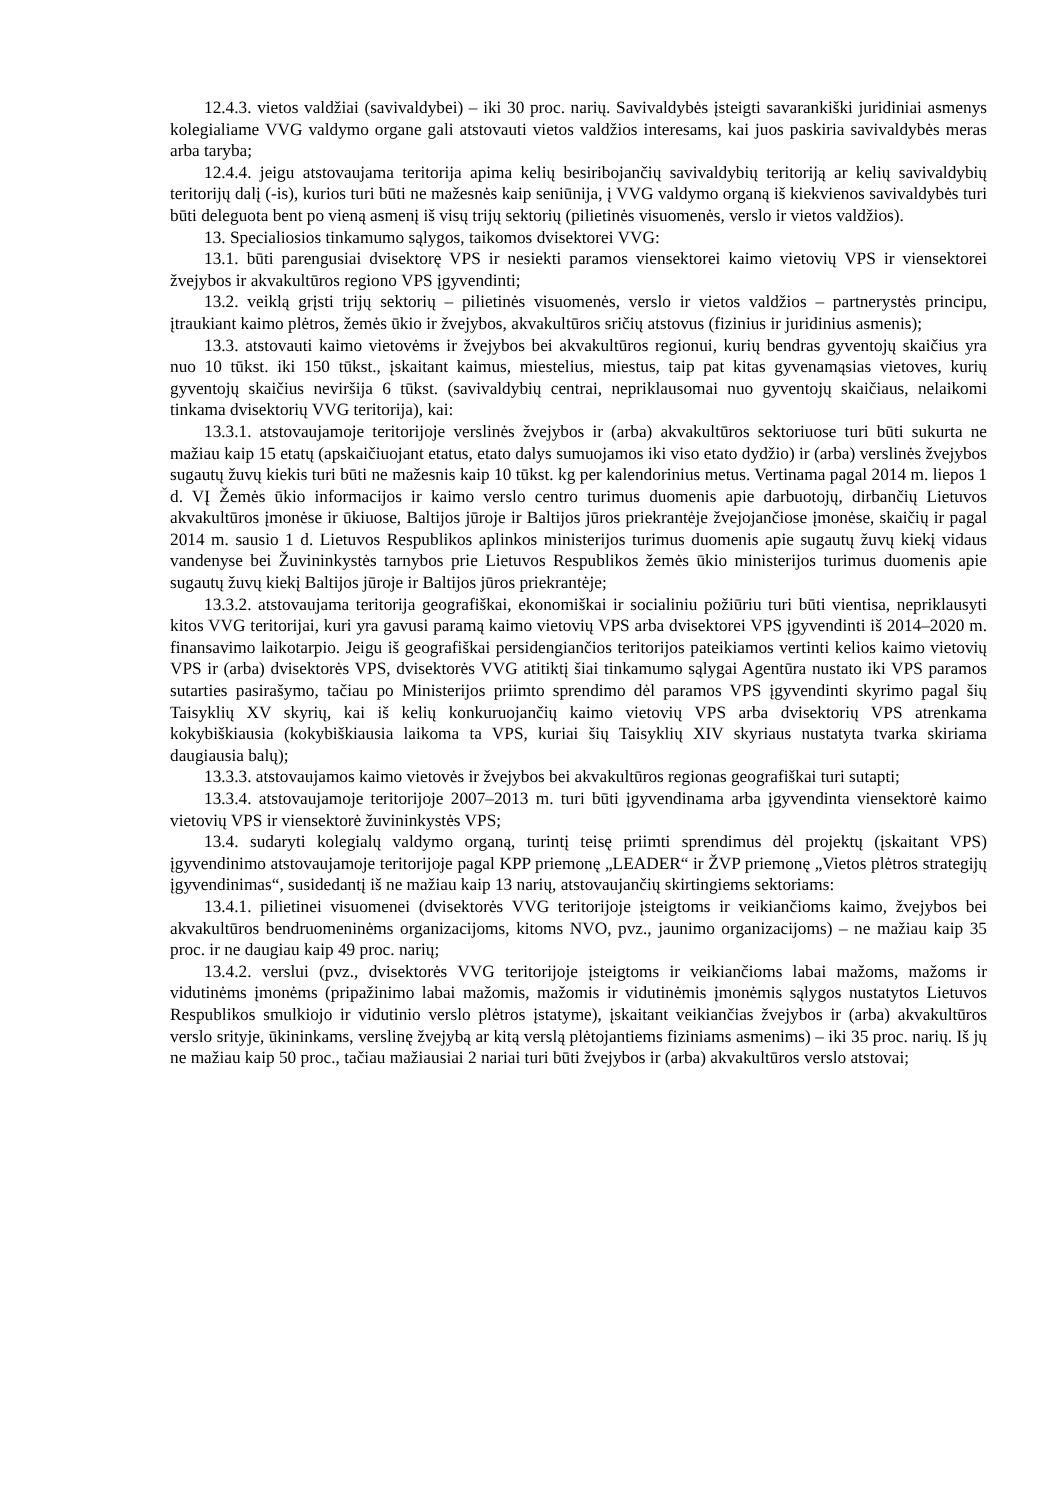12.4.3. vietos valdžiai (savivaldybei) – iki 30 proc. narių. Savivaldybės įsteigti savarankiški juridiniai asmenys kolegialiame VVG valdymo organe gali atstovauti vietos valdžios interesams, kai juos paskiria savivaldybės meras arba taryba;
12.4.4. jeigu atstovaujama teritorija apima kelių besiribojančių savivaldybių teritoriją ar kelių savivaldybių teritorijų dalį (-is), kurios turi būti ne mažesnės kaip seniūnija, į VVG valdymo organą iš kiekvienos savivaldybės turi būti deleguota bent po vieną asmenį iš visų trijų sektorių (pilietinės visuomenės, verslo ir vietos valdžios).
13. Specialiosios tinkamumo sąlygos, taikomos dvisektorei VVG:
13.1. būti parengusiai dvisektorę VPS ir nesiekti paramos viensektorei kaimo vietovių VPS ir viensektorei žvejybos ir akvakultūros regiono VPS įgyvendinti;
13.2. veiklą grįsti trijų sektorių – pilietinės visuomenės, verslo ir vietos valdžios – partnerystės principu, įtraukiant kaimo plėtros, žemės ūkio ir žvejybos, akvakultūros sričių atstovus (fizinius ir juridinius asmenis);
13.3. atstovauti kaimo vietovėms ir žvejybos bei akvakultūros regionui, kurių bendras gyventojų skaičius yra nuo 10 tūkst. iki 150 tūkst., įskaitant kaimus, miestelius, miestus, taip pat kitas gyvenamąsias vietoves, kurių gyventojų skaičius neviršija 6 tūkst. (savivaldybių centrai, nepriklausomai nuo gyventojų skaičiaus, nelaikomi tinkama dvisektorių VVG teritorija), kai:
13.3.1. atstovaujamoje teritorijoje verslinės žvejybos ir (arba) akvakultūros sektoriuose turi būti sukurta ne mažiau kaip 15 etatų (apskaičiuojant etatus, etato dalys sumuojamos iki viso etato dydžio) ir (arba) verslinės žvejybos sugautų žuvų kiekis turi būti ne mažesnis kaip 10 tūkst. kg per kalendorinius metus. Vertinama pagal 2014 m. liepos 1 d. VĮ Žemės ūkio informacijos ir kaimo verslo centro turimus duomenis apie darbuotojų, dirbančių Lietuvos akvakultūros įmonėse ir ūkiuose, Baltijos jūroje ir Baltijos jūros priekrantėje žvejojančiose įmonėse, skaičių ir pagal 2014 m. sausio 1 d. Lietuvos Respublikos aplinkos ministerijos turimus duomenis apie sugautų žuvų kiekį vidaus vandenyse bei Žuvininkystės tarnybos prie Lietuvos Respublikos žemės ūkio ministerijos turimus duomenis apie sugautų žuvų kiekį Baltijos jūroje ir Baltijos jūros priekrantėje;
13.3.2. atstovaujama teritorija geografiškai, ekonomiškai ir socialiniu požiūriu turi būti vientisa, nepriklausyti kitos VVG teritorijai, kuri yra gavusi paramą kaimo vietovių VPS arba dvisektorei VPS įgyvendinti iš 2014–2020 m. finansavimo laikotarpio. Jeigu iš geografiškai persidengiančios teritorijos pateikiamos vertinti kelios kaimo vietovių VPS ir (arba) dvisektorės VPS, dvisektorės VVG atitiktį šiai tinkamumo sąlygai Agentūra nustato iki VPS paramos sutarties pasirašymo, tačiau po Ministerijos priimto sprendimo dėl paramos VPS įgyvendinti skyrimo pagal šių Taisyklių XV skyrių, kai iš kelių konkuruojančių kaimo vietovių VPS arba dvisektorių VPS atrenkama kokybiškiausia (kokybiškiausia laikoma ta VPS, kuriai šių Taisyklių XIV skyriaus nustatyta tvarka skiriama daugiausia balų);
13.3.3. atstovaujamos kaimo vietovės ir žvejybos bei akvakultūros regionas geografiškai turi sutapti;
13.3.4. atstovaujamoje teritorijoje 2007–2013 m. turi būti įgyvendinama arba įgyvendinta viensektorė kaimo vietovių VPS ir viensektorė žuvininkystės VPS;
13.4. sudaryti kolegialų valdymo organą, turintį teisę priimti sprendimus dėl projektų (įskaitant VPS) įgyvendinimo atstovaujamoje teritorijoje pagal KPP priemonę „LEADER“ ir ŽVP priemonę „Vietos plėtros strategijų įgyvendinimas“, susidedantį iš ne mažiau kaip 13 narių, atstovaujančių skirtingiems sektoriams:
13.4.1. pilietinei visuomenei (dvisektorės VVG teritorijoje įsteigtoms ir veikiančioms kaimo, žvejybos bei akvakultūros bendruomeninėms organizacijoms, kitoms NVO, pvz., jaunimo organizacijoms) – ne mažiau kaip 35 proc. ir ne daugiau kaip 49 proc. narių;
13.4.2. verslui (pvz., dvisektorės VVG teritorijoje įsteigtoms ir veikiančioms labai mažoms, mažoms ir vidutinėms įmonėms (pripažinimo labai mažomis, mažomis ir vidutinėmis įmonėmis sąlygos nustatytos Lietuvos Respublikos smulkiojo ir vidutinio verslo plėtros įstatyme), įskaitant veikiančias žvejybos ir (arba) akvakultūros verslo srityje, ūkininkams, verslinę žvejybą ar kitą verslą plėtojantiems fiziniams asmenims) – iki 35 proc. narių. Iš jų ne mažiau kaip 50 proc., tačiau mažiausiai 2 nariai turi būti žvejybos ir (arba) akvakultūros verslo atstovai;